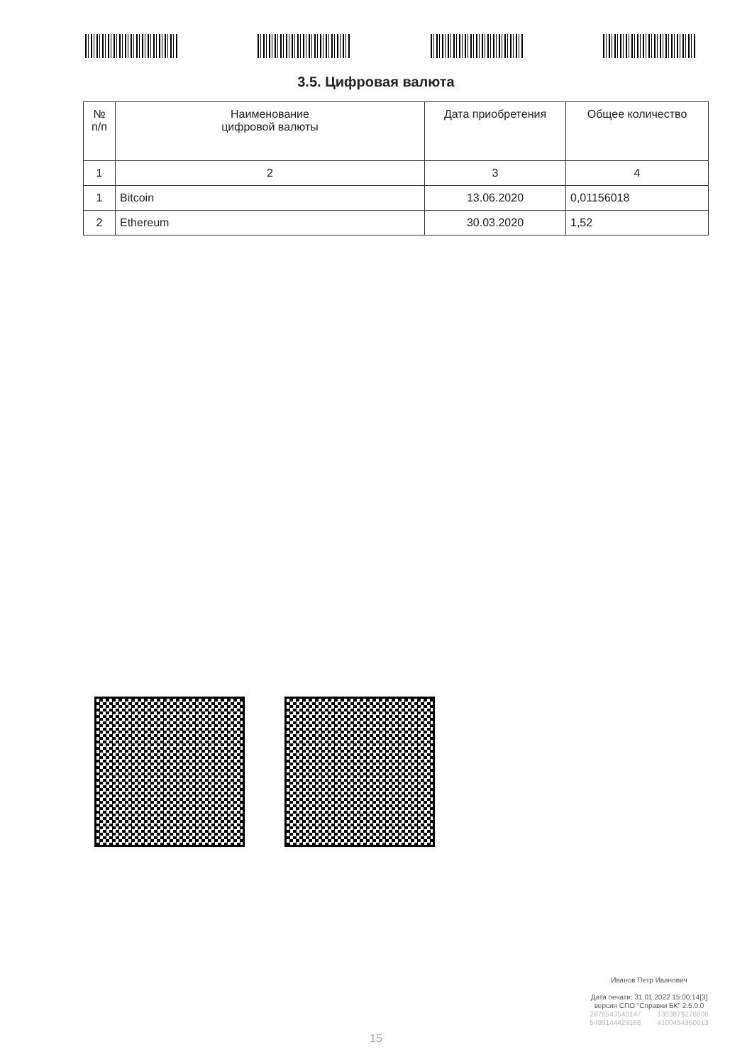3.5. Цифровая валюта
| № п/п | Наименование цифровой валюты | Дата приобретения | Общее количество |
| --- | --- | --- | --- |
| 1 | 2 | 3 | 4 |
| 1 | Bitcoin | 13.06.2020 | 0,01156018 |
| 2 | Ethereum | 30.03.2020 | 1,52 |
Иванов Петр Иванович
Дата печати: 31.01.2022 15:00:14[3]
версия СПО "Справки БК" 2.5.0.0
2876543540147
5499144423168 1383879276806
4100454350013
15